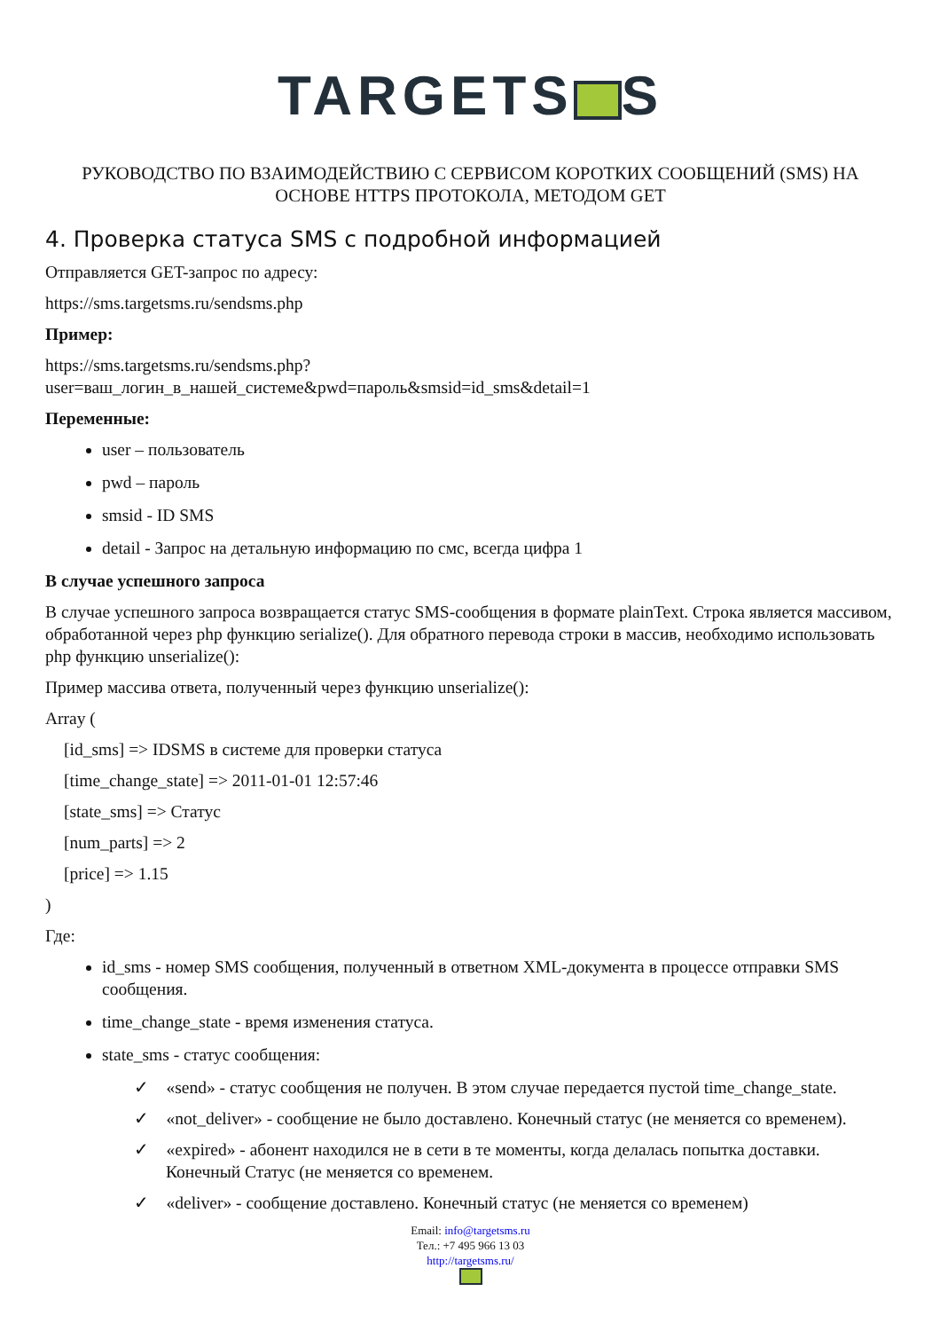TARGETS S
РУКОВОДСТВО ПО ВЗАИМОДЕЙСТВИЮ С СЕРВИСОМ КОРОТКИХ СООБЩЕНИЙ (SMS) НА ОСНОВЕ HTTPS ПРОТОКОЛА, МЕТОДОМ GET
4. Проверка статуса SMS с подробной информацией
Отправляется GET-запрос по адресу:
https://sms.targetsms.ru/sendsms.php
Пример:
https://sms.targetsms.ru/sendsms.php?
user=ваш_логин_в_нашей_системе&pwd=пароль&smsid=id_sms&detail=1
Переменные:
user – пользователь
pwd – пароль
smsid - ID SMS
detail - Запрос на детальную информацию по смс, всегда цифра 1
В случае успешного запроса
В случае успешного запроса возвращается статус SMS-сообщения в формате plainText. Строка является массивом, обработанной через php функцию serialize(). Для обратного перевода строки в массив, необходимо использовать php функцию unserialize():
Пример массива ответа, полученный через функцию unserialize():
Array (
[id_sms] => IDSMS в системе для проверки статуса
[time_change_state] => 2011-01-01 12:57:46
[state_sms] => Статус
[num_parts] => 2
[price] => 1.15
)
Где:
id_sms - номер SMS сообщения, полученный в ответном XML-документа в процессе отправки SMS сообщения.
time_change_state - время изменения статуса.
state_sms - статус сообщения:
✓ «send» - статус сообщения не получен. В этом случае передается пустой time_change_state.
✓ «not_deliver» - сообщение не было доставлено. Конечный статус (не меняется со временем).
✓ «expired» - абонент находился не в сети в те моменты, когда делалась попытка доставки. Конечный Статус (не меняется со временем.
✓ «deliver» - сообщение доставлено. Конечный статус (не меняется со временем)
Email: info@targetsms.ru
Тел.: +7 495 966 13 03
http://targetsms.ru/